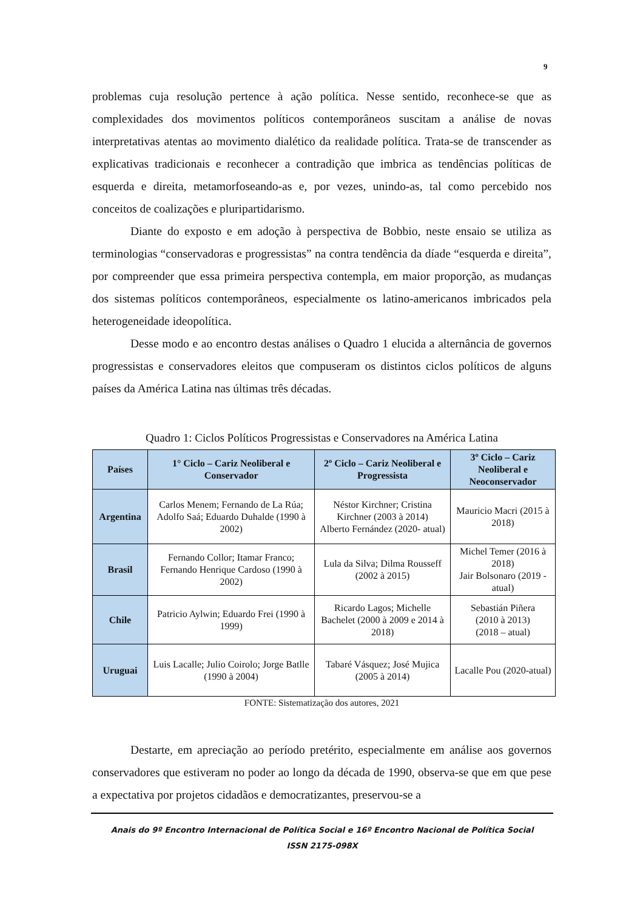9
problemas cuja resolução pertence à ação política. Nesse sentido, reconhece-se que as complexidades dos movimentos políticos contemporâneos suscitam a análise de novas interpretativas atentas ao movimento dialético da realidade política. Trata-se de transcender as explicativas tradicionais e reconhecer a contradição que imbrica as tendências políticas de esquerda e direita, metamorfoseando-as e, por vezes, unindo-as, tal como percebido nos conceitos de coalizações e pluripartidarismo.
Diante do exposto e em adoção à perspectiva de Bobbio, neste ensaio se utiliza as terminologias “conservadoras e progressistas” na contra tendência da díade “esquerda e direita”, por compreender que essa primeira perspectiva contempla, em maior proporção, as mudanças dos sistemas políticos contemporâneos, especialmente os latino-americanos imbricados pela heterogeneidade ideopolítica.
Desse modo e ao encontro destas análises o Quadro 1 elucida a alternância de governos progressistas e conservadores eleitos que compuseram os distintos ciclos políticos de alguns países da América Latina nas últimas três décadas.
Quadro 1: Ciclos Políticos Progressistas e Conservadores na América Latina
| Países | 1° Ciclo – Cariz Neoliberal e Conservador | 2º Ciclo – Cariz Neoliberal e Progressista | 3º Ciclo – Cariz Neoliberal e Neoconservador |
| --- | --- | --- | --- |
| Argentina | Carlos Menem; Fernando de La Rúa; Adolfo Saá; Eduardo Duhalde (1990 à 2002) | Néstor Kirchner; Cristina Kirchner (2003 à 2014) Alberto Fernández (2020- atual) | Mauricio Macri (2015 à 2018) |
| Brasil | Fernando Collor; Itamar Franco; Fernando Henrique Cardoso (1990 à 2002) | Lula da Silva; Dilma Rousseff (2002 à 2015) | Michel Temer (2016 à 2018) Jair Bolsonaro (2019 - atual) |
| Chile | Patricio Aylwin; Eduardo Frei (1990 à 1999) | Ricardo Lagos; Michelle Bachelet (2000 à 2009 e 2014 à 2018) | Sebastián Piñera (2010 à 2013) (2018 – atual) |
| Uruguai | Luis Lacalle; Julio Coirolo; Jorge Batlle (1990 à 2004) | Tabaré Vásquez; José Mujica (2005 à 2014) | Lacalle Pou (2020-atual) |
FONTE: Sistematização dos autores, 2021
Destarte, em apreciação ao período pretérito, especialmente em análise aos governos conservadores que estiveram no poder ao longo da década de 1990, observa-se que em que pese a expectativa por projetos cidadãos e democratizantes, preservou-se a
Anais do 9º Encontro Internacional de Política Social e 16º Encontro Nacional de Política Social
ISSN 2175-098X